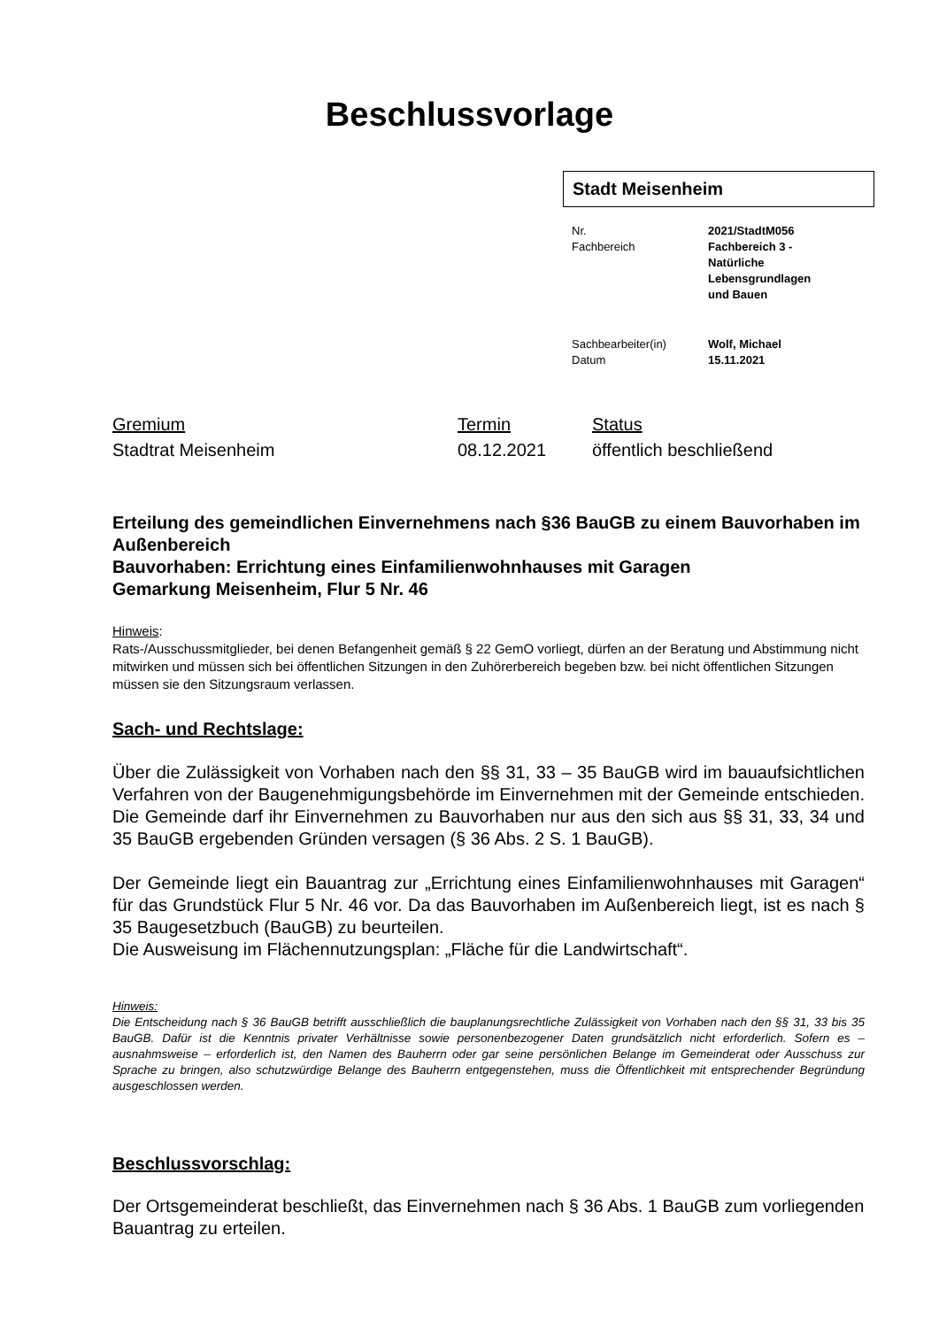Beschlussvorlage
Stadt Meisenheim
| Nr. Fachbereich | 2021/StadtM056 Fachbereich 3 - Natürliche Lebensgrundlagen und Bauen |
| Sachbearbeiter(in) Datum | Wolf, Michael 15.11.2021 |
| Gremium | Termin | Status |
| Stadtrat Meisenheim | 08.12.2021 | öffentlich beschließend |
Erteilung des gemeindlichen Einvernehmens nach §36 BauGB zu einem Bauvorhaben im Außenbereich
Bauvorhaben: Errichtung eines Einfamilienwohnhauses mit Garagen
Gemarkung Meisenheim, Flur 5 Nr. 46
Hinweis:
Rats-/Ausschussmitglieder, bei denen Befangenheit gemäß § 22 GemO vorliegt, dürfen an der Beratung und Abstimmung nicht mitwirken und müssen sich bei öffentlichen Sitzungen in den Zuhörerbereich begeben bzw. bei nicht öffentlichen Sitzungen müssen sie den Sitzungsraum verlassen.
Sach- und Rechtslage:
Über die Zulässigkeit von Vorhaben nach den §§ 31, 33 – 35 BauGB wird im bauaufsichtlichen Verfahren von der Baugenehmigungsbehörde im Einvernehmen mit der Gemeinde entschieden. Die Gemeinde darf ihr Einvernehmen zu Bauvorhaben nur aus den sich aus §§ 31, 33, 34 und 35 BauGB ergebenden Gründen versagen (§ 36 Abs. 2 S. 1 BauGB).
Der Gemeinde liegt ein Bauantrag zur „Errichtung eines Einfamilienwohnhauses mit Garagen“ für das Grundstück Flur 5 Nr. 46 vor. Da das Bauvorhaben im Außenbereich liegt, ist es nach § 35 Baugesetzbuch (BauGB) zu beurteilen.
Die Ausweisung im Flächennutzungsplan: „Fläche für die Landwirtschaft“.
Hinweis:
Die Entscheidung nach § 36 BauGB betrifft ausschließlich die bauplanungsrechtliche Zulässigkeit von Vorhaben nach den §§ 31, 33 bis 35 BauGB. Dafür ist die Kenntnis privater Verhältnisse sowie personenbezogener Daten grundsätzlich nicht erforderlich. Sofern es – ausnahmsweise – erforderlich ist, den Namen des Bauherrn oder gar seine persönlichen Belange im Gemeinderat oder Ausschuss zur Sprache zu bringen, also schutzwürdige Belange des Bauherrn entgegenstehen, muss die Öffentlichkeit mit entsprechender Begründung ausgeschlossen werden.
Beschlussvorschlag:
Der Ortsgemeinderat beschließt, das Einvernehmen nach § 36 Abs. 1 BauGB zum vorliegenden Bauantrag zu erteilen.